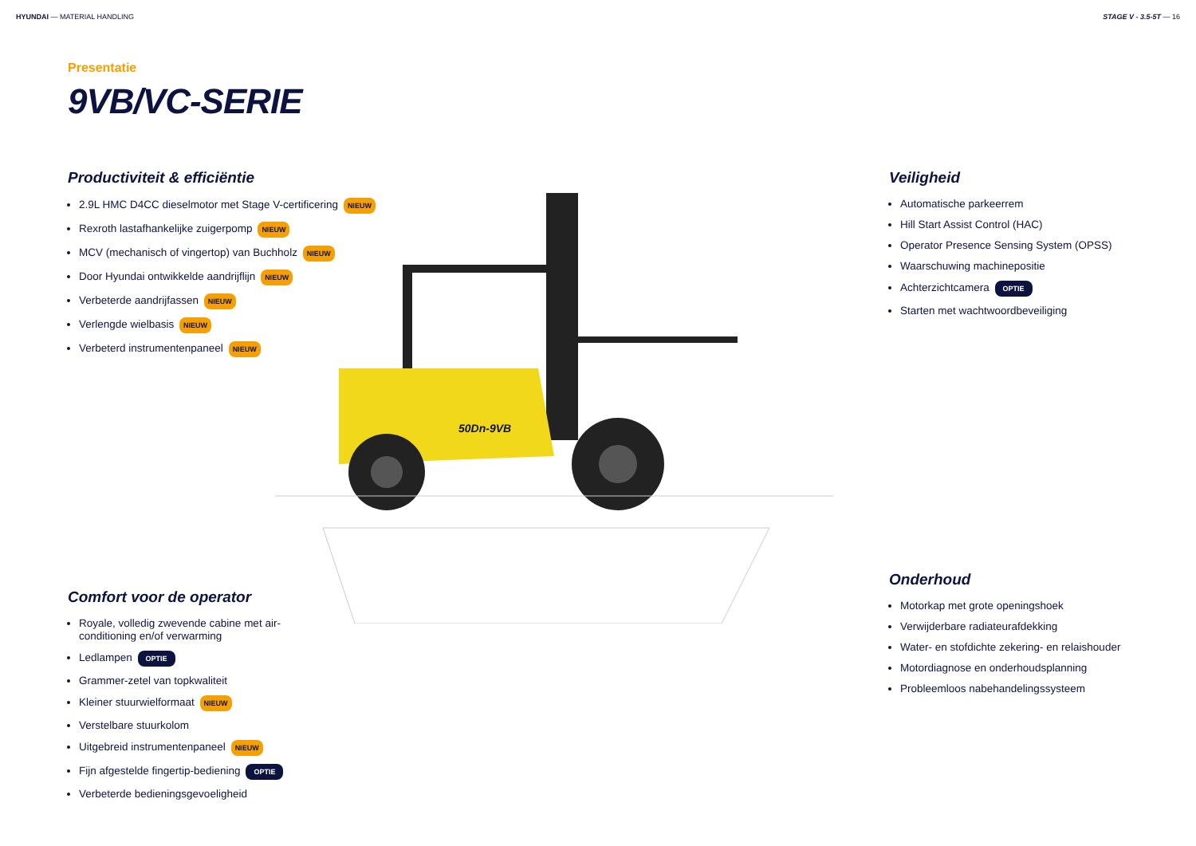HYUNDAI — MATERIAL HANDLING STAGE V - 3.5-5T — 16
Presentatie
9VB/VC-SERIE
Productiviteit & efficiëntie
2.9L HMC D4CC dieselmotor met Stage V-certificering NIEUW
Rexroth lastafhankelijke zuigerpomp NIEUW
MCV (mechanisch of vingertop) van Buchholz NIEUW
Door Hyundai ontwikkelde aandrijflijn NIEUW
Verbeterde aandrijfassen NIEUW
Verlengde wielbasis NIEUW
Verbeterd instrumentenpaneel NIEUW
Comfort voor de operator
Royale, volledig zwevende cabine met air-conditioning en/of verwarming
Ledlampen OPTIE
Grammer-zetel van topkwaliteit
Kleiner stuurwielformaat NIEUW
Verstelbare stuurkolom
Uitgebreid instrumentenpaneel NIEUW
Fijn afgestelde fingertip-bediening OPTIE
Verbeterde bedieningsgevoeligheid
50Dn-9VB
Veiligheid
Automatische parkeerrem
Hill Start Assist Control (HAC)
Operator Presence Sensing System (OPSS)
Waarschuwing machinepositie
Achterzichtcamera OPTIE
Starten met wachtwoordbeveiliging
Onderhoud
Motorkap met grote openingshoek
Verwijderbare radiateurafdekking
Water- en stofdichte zekering- en relaishouder
Motordiagnose en onderhoudsplanning
Probleemloos nabehandelingssysteem